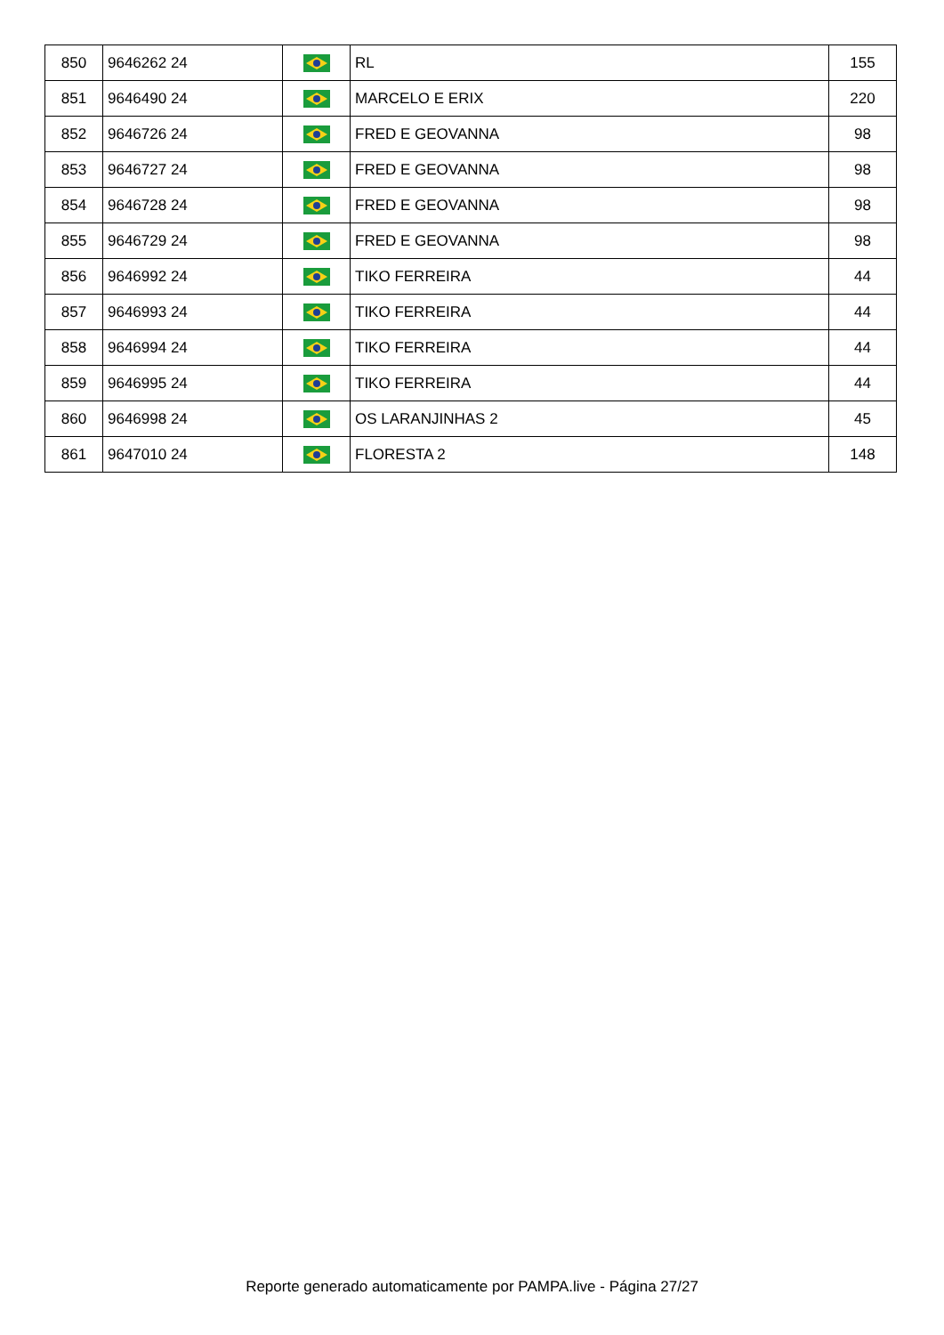| 850 | 9646262 24 | | RL | 155 |
| 851 | 9646490 24 | | MARCELO E ERIX | 220 |
| 852 | 9646726 24 | | FRED E GEOVANNA | 98 |
| 853 | 9646727 24 | | FRED E GEOVANNA | 98 |
| 854 | 9646728 24 | | FRED E GEOVANNA | 98 |
| 855 | 9646729 24 | | FRED E GEOVANNA | 98 |
| 856 | 9646992 24 | | TIKO FERREIRA | 44 |
| 857 | 9646993 24 | | TIKO FERREIRA | 44 |
| 858 | 9646994 24 | | TIKO FERREIRA | 44 |
| 859 | 9646995 24 | | TIKO FERREIRA | 44 |
| 860 | 9646998 24 | | OS LARANJINHAS 2 | 45 |
| 861 | 9647010 24 | | FLORESTA 2 | 148 |
Reporte generado automaticamente por PAMPA.live - Página 27/27